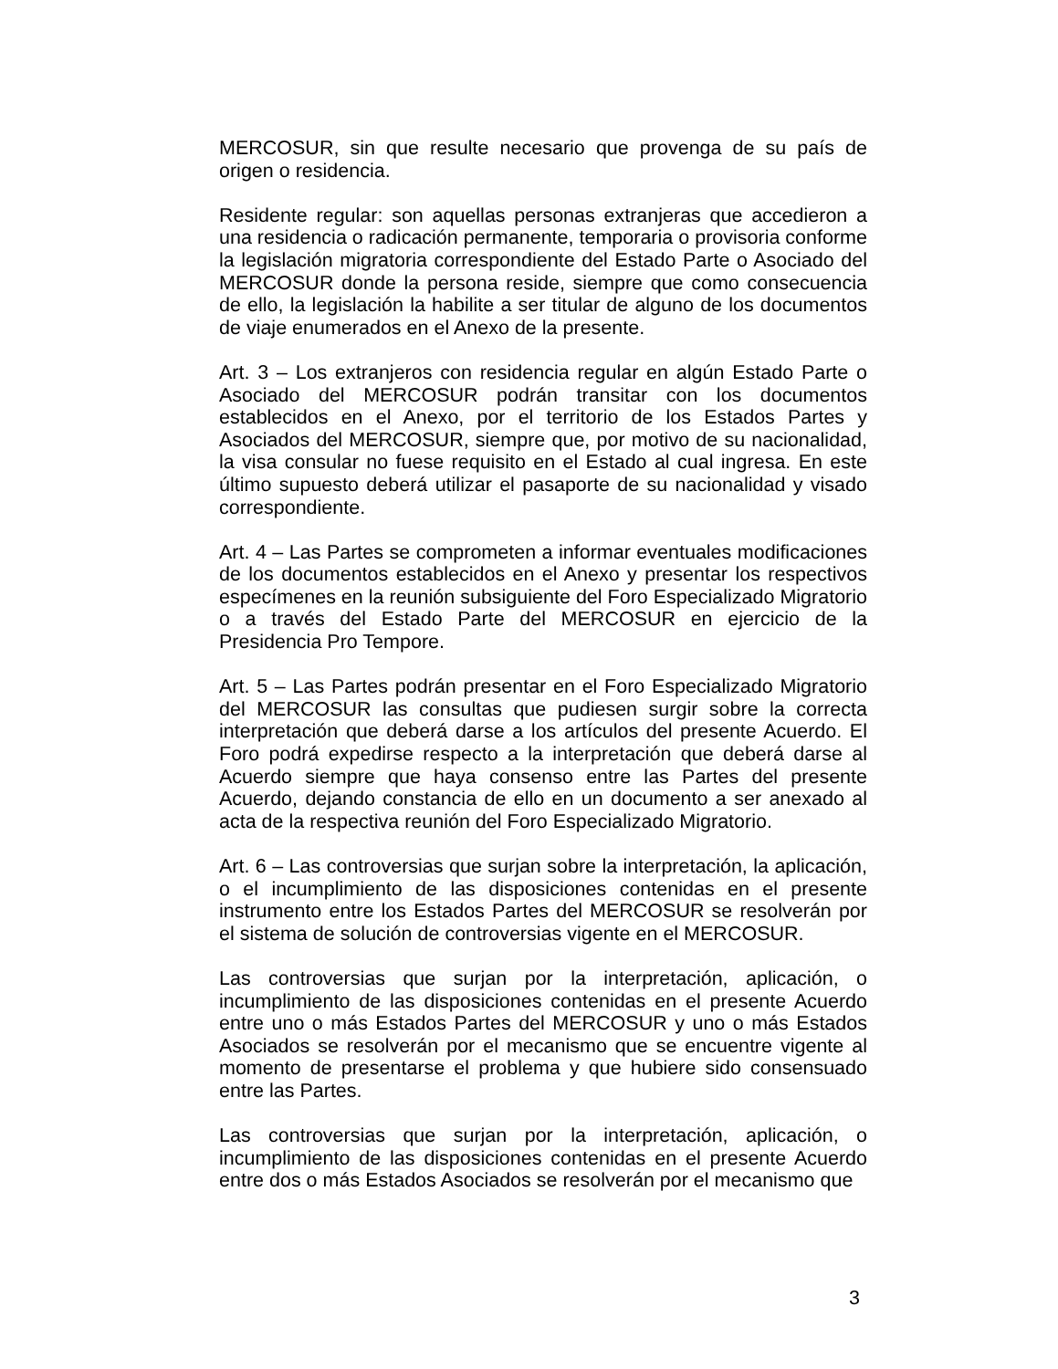MERCOSUR, sin que resulte necesario que provenga de su país de origen o residencia.
Residente regular: son aquellas personas extranjeras que accedieron a una residencia o radicación permanente, temporaria o provisoria conforme la legislación migratoria correspondiente del Estado Parte o Asociado del MERCOSUR donde la persona reside, siempre que como consecuencia de ello, la legislación la habilite a ser titular de alguno de los documentos de viaje enumerados en el Anexo de la presente.
Art. 3 – Los extranjeros con residencia regular en algún Estado Parte o Asociado del MERCOSUR podrán transitar con los documentos establecidos en el Anexo, por el territorio de los Estados Partes y Asociados del MERCOSUR, siempre que, por motivo de su nacionalidad, la visa consular no fuese requisito en el Estado al cual ingresa. En este último supuesto deberá utilizar el pasaporte de su nacionalidad y visado correspondiente.
Art. 4 – Las Partes se comprometen a informar eventuales modificaciones de los documentos establecidos en el Anexo y presentar los respectivos especímenes en la reunión subsiguiente del Foro Especializado Migratorio o a través del Estado Parte del MERCOSUR en ejercicio de la Presidencia Pro Tempore.
Art. 5 – Las Partes podrán presentar en el Foro Especializado Migratorio del MERCOSUR las consultas que pudiesen surgir sobre la correcta interpretación que deberá darse a los artículos del presente Acuerdo. El Foro podrá expedirse respecto a la interpretación que deberá darse al Acuerdo siempre que haya consenso entre las Partes del presente Acuerdo, dejando constancia de ello en un documento a ser anexado al acta de la respectiva reunión del Foro Especializado Migratorio.
Art. 6 – Las controversias que surjan sobre la interpretación, la aplicación, o el incumplimiento de las disposiciones contenidas en el presente instrumento entre los Estados Partes del MERCOSUR se resolverán por el sistema de solución de controversias vigente en el MERCOSUR.
Las controversias que surjan por la interpretación, aplicación, o incumplimiento de las disposiciones contenidas en el presente Acuerdo entre uno o más Estados Partes del MERCOSUR y uno o más Estados Asociados se resolverán por el mecanismo que se encuentre vigente al momento de presentarse el problema y que hubiere sido consensuado entre las Partes.
Las controversias que surjan por la interpretación, aplicación, o incumplimiento de las disposiciones contenidas en el presente Acuerdo entre dos o más Estados Asociados se resolverán por el mecanismo que
3